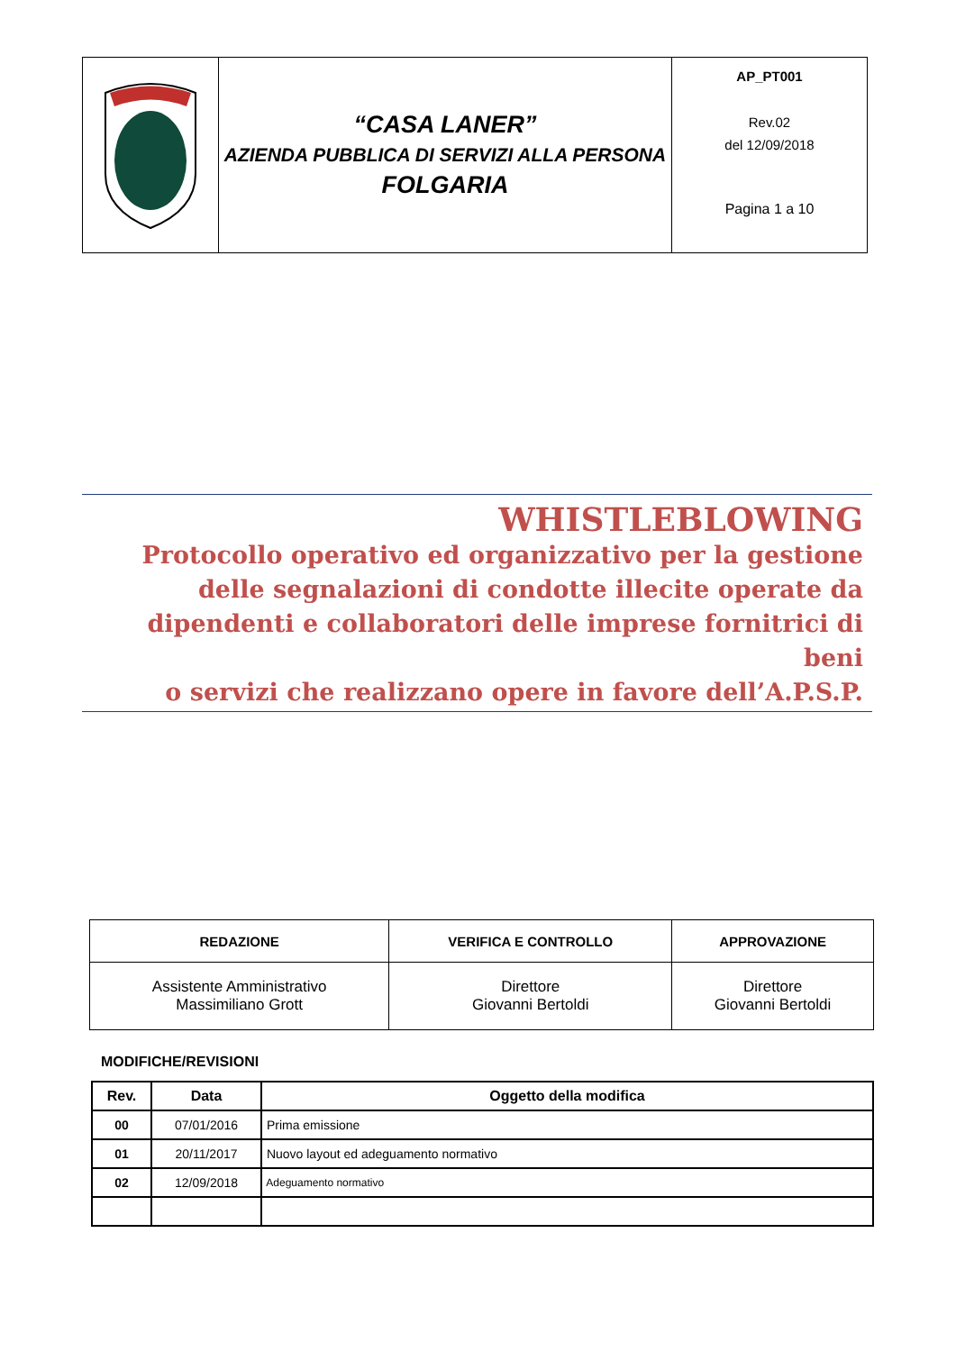| | “CASA LANER” AZIENDA PUBBLICA DI SERVIZI ALLA PERSONA FOLGARIA | AP_PT001 Rev.02 del 12/09/2018 Pagina 1 a 10 |
WHISTLEBLOWING
Protocollo operativo ed organizzativo per la gestione
delle segnalazioni di condotte illecite operate da
dipendenti e collaboratori delle imprese fornitrici di beni
o servizi che realizzano opere in favore dell’A.P.S.P.
| REDAZIONE | VERIFICA E CONTROLLO | APPROVAZIONE |
| --- | --- | --- |
| Assistente Amministrativo Massimiliano Grott | Direttore Giovanni Bertoldi | Direttore Giovanni Bertoldi |
MODIFICHE/REVISIONI
| Rev. | Data | Oggetto della modifica |
| --- | --- | --- |
| 00 | 07/01/2016 | Prima emissione |
| 01 | 20/11/2017 | Nuovo layout ed adeguamento normativo |
| 02 | 12/09/2018 | Adeguamento normativo |